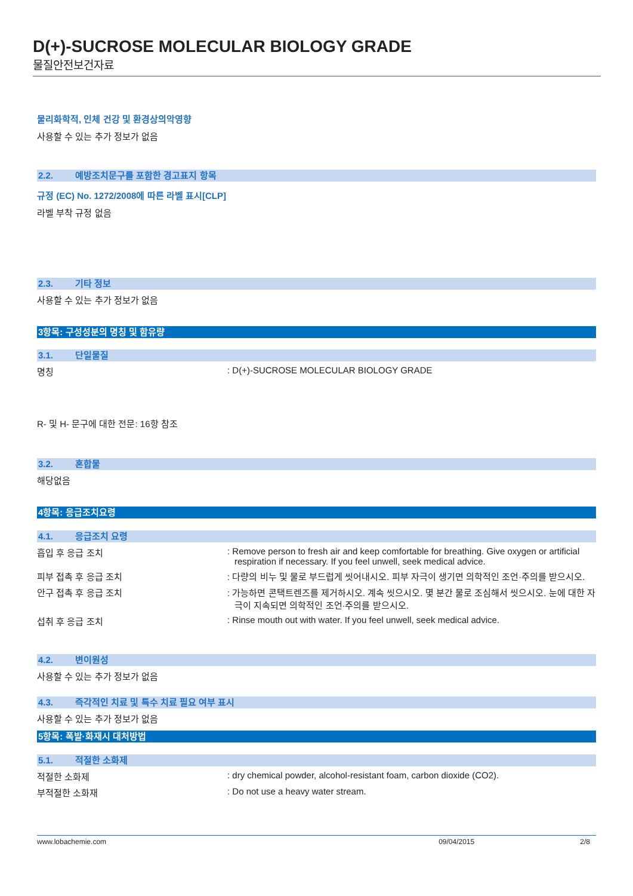D(+)-SUCROSE MOLECULAR BIOLOGY GRADE
물질안전보건자료
물리화학적, 인체 건강 및 환경상의악영향
사용할 수 있는 추가 정보가 없음
2.2. 예방조치문구를 포함한 경고표지 항목
규정 (EC) No. 1272/2008에 따른 라벨 표시[CLP]
라벨 부착 규정 없음
2.3. 기타 정보
사용할 수 있는 추가 정보가 없음
3항목: 구성성분의 명칭 및 함유량
3.1. 단일물질
명칭 : D(+)-SUCROSE MOLECULAR BIOLOGY GRADE
R- 및 H- 문구에 대한 전문: 16항 참조
3.2. 혼합물
해당없음
4항목: 응급조치요령
4.1. 응급조치 요령
흡입 후 응급 조치 : Remove person to fresh air and keep comfortable for breathing. Give oxygen or artificial respiration if necessary. If you feel unwell, seek medical advice.
피부 접촉 후 응급 조치 : 다량의 비누 및 물로 부드럽게 씻어내시오. 피부 자극이 생기면 의학적인 조언·주의를 받으시오.
안구 접촉 후 응급 조치 : 가능하면 콘택트렌즈를 제거하시오. 계속 씻으시오. 몇 분간 물로 조심해서 씻으시오. 눈에 대한 자극이 지속되면 의학적인 조언·주의를 받으시오.
섭취 후 응급 조치 : Rinse mouth out with water. If you feel unwell, seek medical advice.
4.2. 변이원성
사용할 수 있는 추가 정보가 없음
4.3. 즉각적인 치료 및 특수 치료 필요 여부 표시
사용할 수 있는 추가 정보가 없음
5항목: 폭발·화재시 대처방법
5.1. 적절한 소화제
적절한 소화제 : dry chemical powder, alcohol-resistant foam, carbon dioxide (CO2).
부적절한 소화재 : Do not use a heavy water stream.
www.lobachemie.com 09/04/2015 2/8